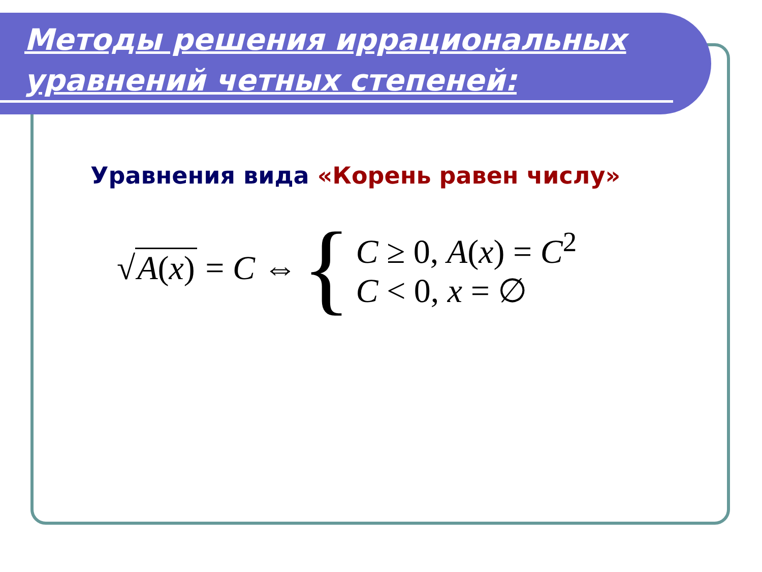Методы решения иррациональных уравнений четных степеней:
Уравнения вида «Корень равен числу»
√ A(x) = C ⇔ {
C ≥ 0, A(x) = C<sup>2</sup>
C < 0, x = ∅